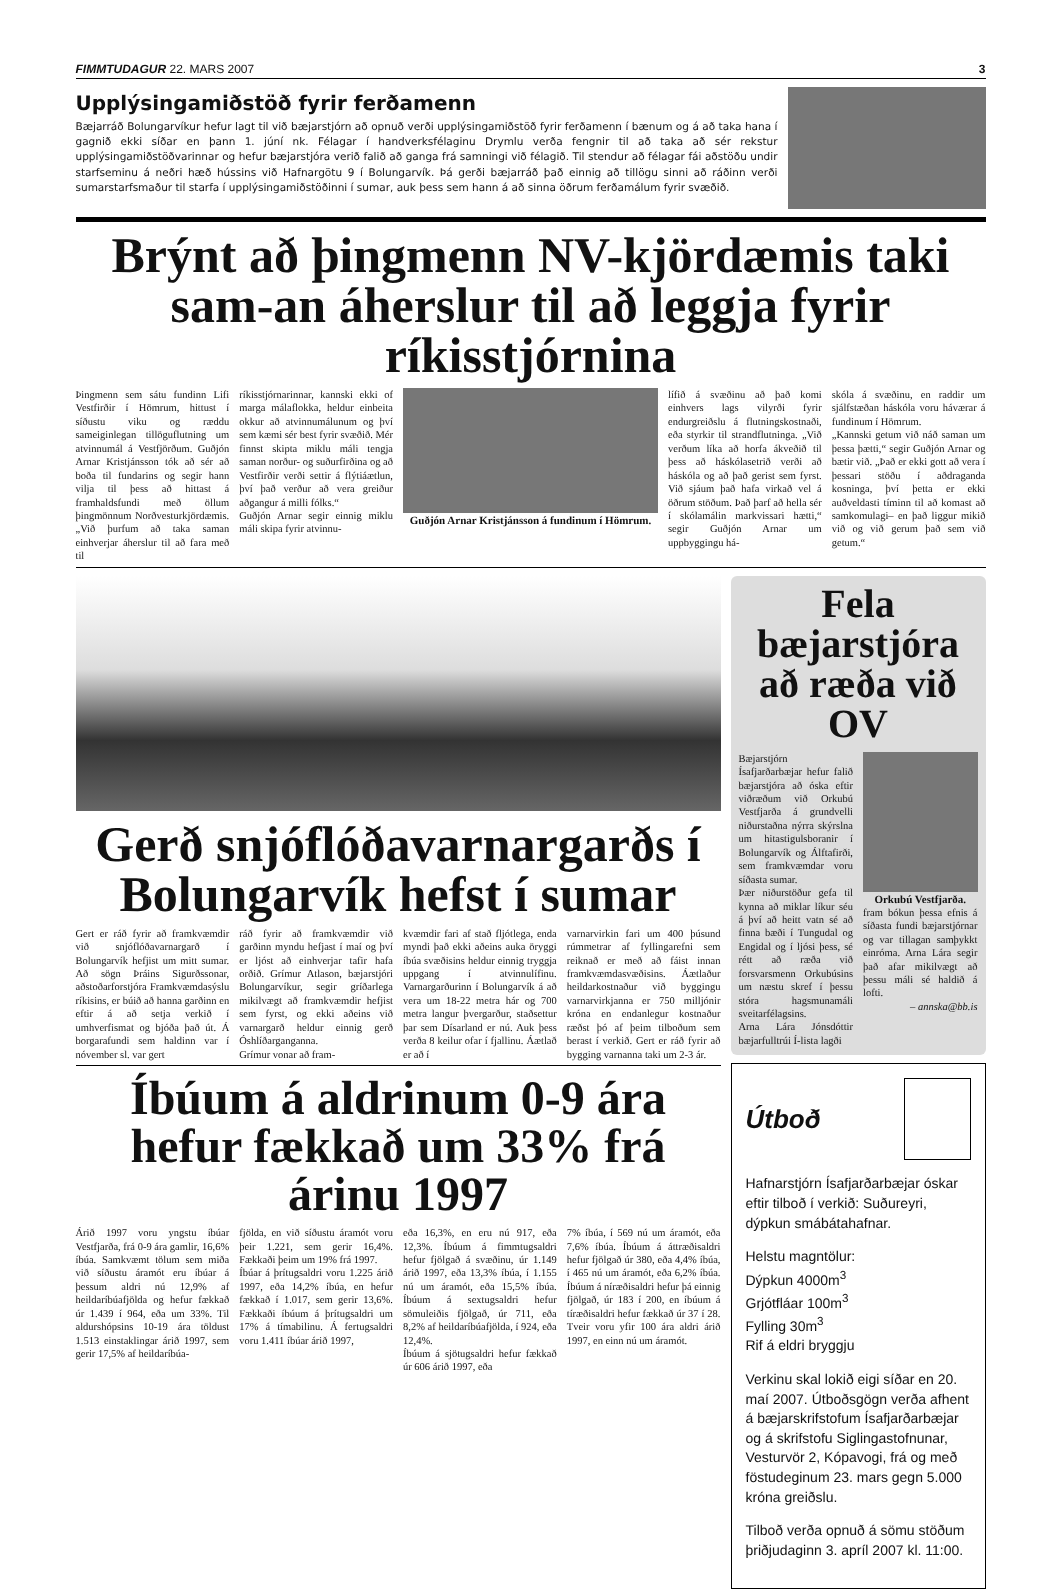FIMMTUDAGUR 22. MARS 2007 3
Upplýsingamiðstöð fyrir ferðamenn
Bæjarráð Bolungarvíkur hefur lagt til við bæjarstjórn að opnuð verði upplýsingamiðstöð fyrir ferðamenn í bænum og á að taka hana í gagnið ekki síðar en þann 1. júní nk. Félagar í handverksfélaginu Drymlu verða fengnir til að taka að sér rekstur upplýsingamiðstöðvarinnar og hefur bæjarstjóra verið falið að ganga frá samningi við félagið. Til stendur að félagar fái aðstöðu undir starfseminu á neðri hæð hússins við Hafnargötu 9 í Bolungarvík. Þá gerði bæjarráð það einnig að tillögu sinni að ráðinn verði sumarstarfsmaður til starfa í upplýsinga­miðstöðinni í sumar, auk þess sem hann á að sinna öðrum ferðamálum fyrir svæðið.
Brýnt að þingmenn NV-kjördæmis taki sam-an áherslur til að leggja fyrir ríkisstjórnina
Þingmenn sem sátu fundinn Lifi Vestfirðir í Hömrum, hittust í síðustu viku og ræddu sameiginlegan tillöguflutning um atvinnumál á Vestfjörðum. Guðjón Arnar Kristjánsson tók að sér að boða til fundarins og segir hann vilja til þess að hittast á framhaldsfundi með öllum þingmönnum Norðvesturkjördæmis. „Við þurfum að taka saman einhverjar áherslur til að fara með til
ríkisstjórnarinnar, kannski ekki of marga málaflokka, heldur einbeita okkur að atvinnumálunum og því sem kæmi sér best fyrir svæðið. Mér finnst skipta miklu máli tengja saman norður- og suðurfirðina og að Vestfirðir verði settir á flýtiáætlun, því það verður að vera greiður aðgangur á milli fólks.“
Guðjón Arnar segir einnig miklu máli skipa fyrir atvinnu-
Guðjón Arnar Kristjánsson á fundinum í Hömrum.
lífið á svæðinu að það komi einhvers lags vilyrði fyrir endurgreiðslu á flutningskostnaði, eða styrkir til strandflutninga. „Við verðum líka að horfa ákveðið til þess að háskólasetrið verði að háskóla og að það gerist sem fyrst. Við sjáum það hafa virkað vel á öðrum stöðum. Það þarf að hella sér í skólamálin markvissari hætti,“ segir Guðjón Arnar um uppbyggingu há-
skóla á svæðinu, en raddir um sjálfstæðan háskóla voru háværar á fundinum í Hömrum.
„Kannski getum við náð saman um þessa þætti,“ segir Guðjón Arnar og bætir við. „Það er ekki gott að vera í þessari stöðu í aðdraganda kosninga, því þetta er ekki auðveldasti tíminn til að komast að samkomulagi– en það liggur mikið við og við gerum það sem við getum.“
Gerð snjóflóðavarnargarðs í Bolungarvík hefst í sumar
Gert er ráð fyrir að framkvæmdir við snjóflóðavarnargarð í Bolungarvík hefjist um mitt sumar. Að sögn Þráins Sigurðssonar, aðstoðarforstjóra Framkvæmdasýslu ríkisins, er búið að hanna garðinn en eftir á að setja verkið í umhverfismat og bjóða það út. Á borgarafundi sem haldinn var í nóvember sl. var gert
ráð fyrir að framkvæmdir við garðinn myndu hefjast í maí og því er ljóst að einhverjar tafir hafa orðið. Grímur Atlason, bæjarstjóri Bolungarvíkur, segir gríðarlega mikilvægt að framkvæmdir hefjist sem fyrst, og ekki aðeins við varnargarð heldur einnig gerð Óshlíðarganganna.
Grímur vonar að fram-
kvæmdir fari af stað fljótlega, enda myndi það ekki aðeins auka öryggi íbúa svæðisins heldur einnig tryggja uppgang í atvinnulífinu. Varnargarðurinn í Bolungarvík á að vera um 18-22 metra hár og 700 metra langur þvergarður, staðsettur þar sem Dísarland er nú. Auk þess verða 8 keilur ofar í fjallinu. Áætlað er að í
varnarvirkin fari um 400 þúsund rúmmetrar af fyllingarefni sem reiknað er með að fáist innan framkvæmdasvæðisins. Áætlaður heildarkostnaður við byggingu varnarvirkjanna er 750 milljónir króna en endanlegur kostnaður ræðst þó af þeim tilboðum sem berast í verkið. Gert er ráð fyrir að bygging varnanna taki um 2-3 ár.
Íbúum á aldrinum 0-9 ára hefur fækkað um 33% frá árinu 1997
Árið 1997 voru yngstu íbúar Vestfjarða, frá 0-9 ára gamlir, 16,6% íbúa. Samkvæmt tölum sem miða við síðustu áramót eru íbúar á þessum aldri nú 12,9% af heildaríbúafjölda og hefur fækkað úr 1.439 í 964, eða um 33%. Til aldurshópsins 10-19 ára töldust 1.513 einstaklingar árið 1997, sem gerir 17,5% af heildaríbúa-
fjölda, en við síðustu áramót voru þeir 1.221, sem gerir 16,4%. Fækkaði þeim um 19% frá 1997.
Íbúar á þrítugsaldri voru 1.225 árið 1997, eða 14,2% íbúa, en hefur fækkað í 1.017, sem gerir 13,6%. Fækkaði íbúum á þrítugsaldri um 17% á tímabilinu. Á fertugsaldri voru 1.411 íbúar árið 1997,
eða 16,3%, en eru nú 917, eða 12,3%. Íbúum á fimmtugsaldri hefur fjölgað á svæðinu, úr 1.149 árið 1997, eða 13,3% íbúa, í 1.155 nú um áramót, eða 15,5% íbúa. Íbúum á sextugsaldri hefur sömuleiðis fjölgað, úr 711, eða 8,2% af heildaríbúafjölda, í 924, eða 12,4%.
Íbúum á sjötugsaldri hefur fækkað úr 606 árið 1997, eða
7% íbúa, í 569 nú um áramót, eða 7,6% íbúa. Íbúum á áttræðisaldri hefur fjölgað úr 380, eða 4,4% íbúa, í 465 nú um áramót, eða 6,2% íbúa. Íbúum á níræðisaldri hefur þá einnig fjölgað, úr 183 í 200, en íbúum á tíræðisaldri hefur fækkað úr 37 í 28. Tveir voru yfir 100 ára aldri árið 1997, en einn nú um áramót.
Fela bæjarstjóra að ræða við OV
Bæjarstjórn Ísafjarðarbæjar hefur falið bæjarstjóra að óska eftir viðræðum við Orkubú Vestfjarða á grundvelli niðurstaðna nýrra skýrslna um hitastigulsboranir í Bolungarvík og Álftafirði, sem framkvæmdar voru síðasta sumar.
Þær niðurstöður gefa til kynna að miklar líkur séu á því að heitt vatn sé að finna bæði í Tungudal og Engidal og í ljósi þess, sé rétt að ræða við forsvarsmenn Orkubúsins um næstu skref í þessu stóra hagsmunamáli sveitarfélagsins.
Arna Lára Jónsdóttir bæjarfulltrúi Í-lista lagði
Orkubú Vestfjarða.
fram bókun þessa efnis á síðasta fundi bæjarstjórnar og var tillagan samþykkt einróma. Arna Lára segir það afar mikilvægt að þessu máli sé haldið á lofti.
– annska@bb.is
Útboð
Hafnarstjórn Ísafjarðarbæjar óskar eftir tilboð í verkið: Suðureyri, dýpkun smábátahafnar.
Helstu magntölur:
Dýpkun 4000m<sup>3</sup>
Grjótfláar 100m<sup>3</sup>
Fylling 30m<sup>3</sup>
Rif á eldri bryggju
Verkinu skal lokið eigi síðar en 20. maí 2007. Útboðsgögn verða afhent á bæjarskrifstofum Ísafjarðarbæjar og á skrifstofu Siglingastofnunar, Vesturvör 2, Kópavogi, frá og með föstudeginum 23. mars gegn 5.000 króna greiðslu.
Tilboð verða opnuð á sömu stöðum þriðjudaginn 3. apríl 2007 kl. 11:00.